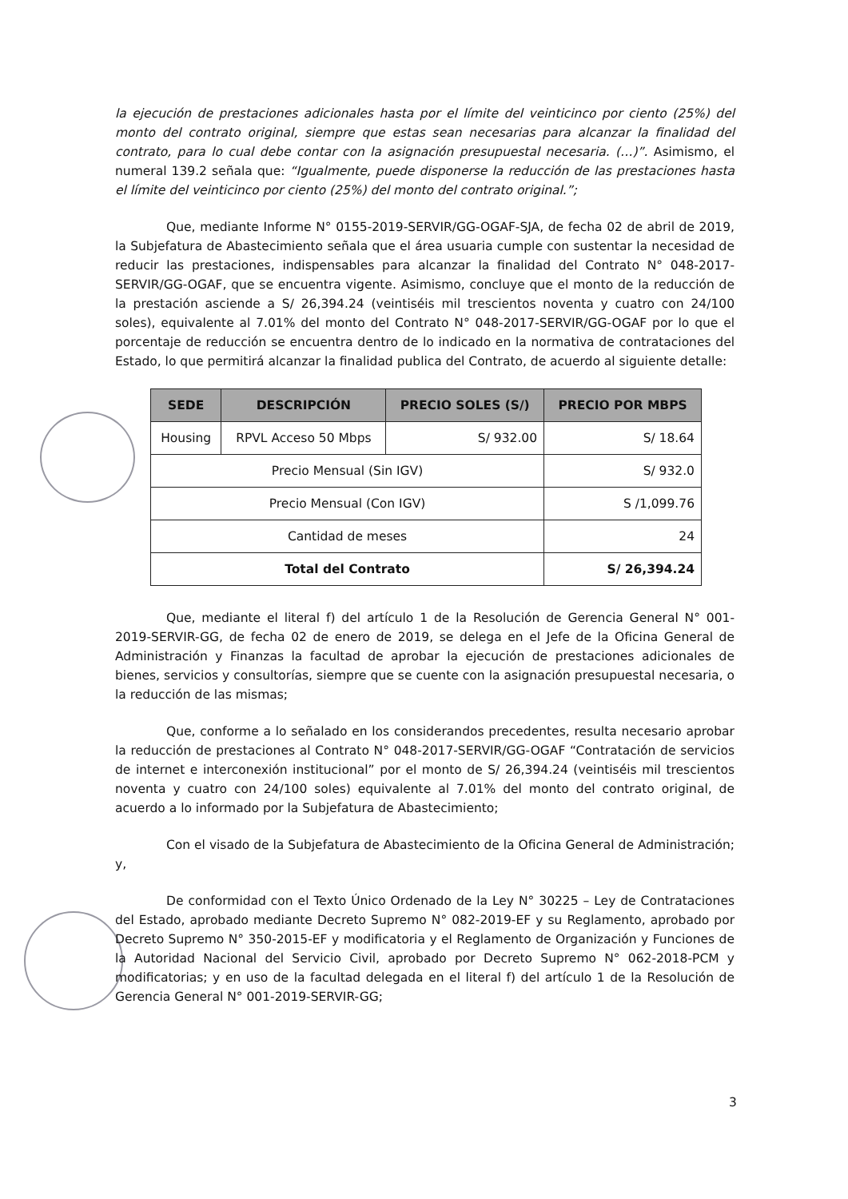la ejecución de prestaciones adicionales hasta por el límite del veinticinco por ciento (25%) del monto del contrato original, siempre que estas sean necesarias para alcanzar la finalidad del contrato, para lo cual debe contar con la asignación presupuestal necesaria. (…)”. Asimismo, el numeral 139.2 señala que: “Igualmente, puede disponerse la reducción de las prestaciones hasta el límite del veinticinco por ciento (25%) del monto del contrato original.”;
Que, mediante Informe N° 0155-2019-SERVIR/GG-OGAF-SJA, de fecha 02 de abril de 2019, la Subjefatura de Abastecimiento señala que el área usuaria cumple con sustentar la necesidad de reducir las prestaciones, indispensables para alcanzar la finalidad del Contrato N° 048-2017-SERVIR/GG-OGAF, que se encuentra vigente. Asimismo, concluye que el monto de la reducción de la prestación asciende a S/ 26,394.24 (veintiséis mil trescientos noventa y cuatro con 24/100 soles), equivalente al 7.01% del monto del Contrato N° 048-2017-SERVIR/GG-OGAF por lo que el porcentaje de reducción se encuentra dentro de lo indicado en la normativa de contrataciones del Estado, lo que permitirá alcanzar la finalidad publica del Contrato, de acuerdo al siguiente detalle:
| SEDE | DESCRIPCIÓN | PRECIO SOLES (S/) | PRECIO POR MBPS |
| --- | --- | --- | --- |
| Housing | RPVL Acceso 50 Mbps | S/ 932.00 | S/ 18.64 |
| Precio Mensual (Sin IGV) | | | S/ 932.0 |
| Precio Mensual (Con IGV) | | | S /1,099.76 |
| Cantidad de meses | | | 24 |
| Total del Contrato | | | S/ 26,394.24 |
Que, mediante el literal f) del artículo 1 de la Resolución de Gerencia General N° 001-2019-SERVIR-GG, de fecha 02 de enero de 2019, se delega en el Jefe de la Oficina General de Administración y Finanzas la facultad de aprobar la ejecución de prestaciones adicionales de bienes, servicios y consultorías, siempre que se cuente con la asignación presupuestal necesaria, o la reducción de las mismas;
Que, conforme a lo señalado en los considerandos precedentes, resulta necesario aprobar la reducción de prestaciones al Contrato N° 048-2017-SERVIR/GG-OGAF “Contratación de servicios de internet e interconexión institucional” por el monto de S/ 26,394.24 (veintiséis mil trescientos noventa y cuatro con 24/100 soles) equivalente al 7.01% del monto del contrato original, de acuerdo a lo informado por la Subjefatura de Abastecimiento;
Con el visado de la Subjefatura de Abastecimiento de la Oficina General de Administración; y,
De conformidad con el Texto Único Ordenado de la Ley N° 30225 – Ley de Contrataciones del Estado, aprobado mediante Decreto Supremo N° 082-2019-EF y su Reglamento, aprobado por Decreto Supremo N° 350-2015-EF y modificatoria y el Reglamento de Organización y Funciones de la Autoridad Nacional del Servicio Civil, aprobado por Decreto Supremo N° 062-2018-PCM y modificatorias; y en uso de la facultad delegada en el literal f) del artículo 1 de la Resolución de Gerencia General N° 001-2019-SERVIR-GG;
3